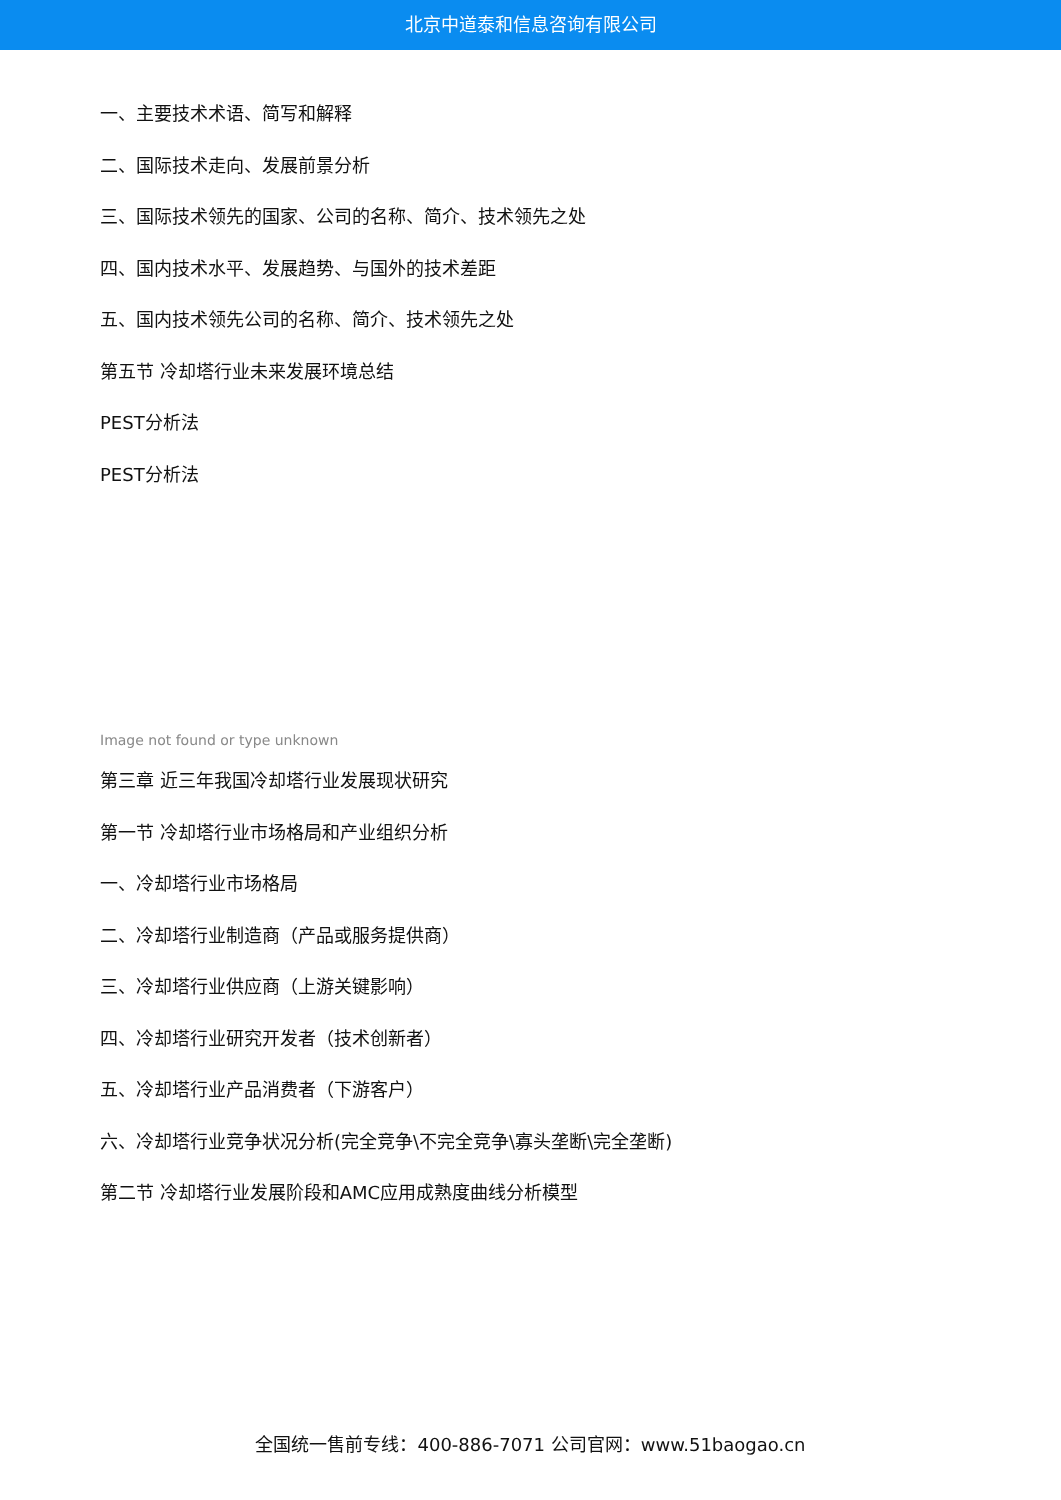北京中道泰和信息咨询有限公司
一、主要技术术语、简写和解释
二、国际技术走向、发展前景分析
三、国际技术领先的国家、公司的名称、简介、技术领先之处
四、国内技术水平、发展趋势、与国外的技术差距
五、国内技术领先公司的名称、简介、技术领先之处
第五节 冷却塔行业未来发展环境总结
PEST分析法
PEST分析法
Image not found or type unknown
第三章 近三年我国冷却塔行业发展现状研究
第一节 冷却塔行业市场格局和产业组织分析
一、冷却塔行业市场格局
二、冷却塔行业制造商（产品或服务提供商）
三、冷却塔行业供应商（上游关键影响）
四、冷却塔行业研究开发者（技术创新者）
五、冷却塔行业产品消费者（下游客户）
六、冷却塔行业竞争状况分析(完全竞争\不完全竞争\寡头垄断\完全垄断)
第二节 冷却塔行业发展阶段和AMC应用成熟度曲线分析模型
全国统一售前专线：400-886-7071 公司官网：www.51baogao.cn